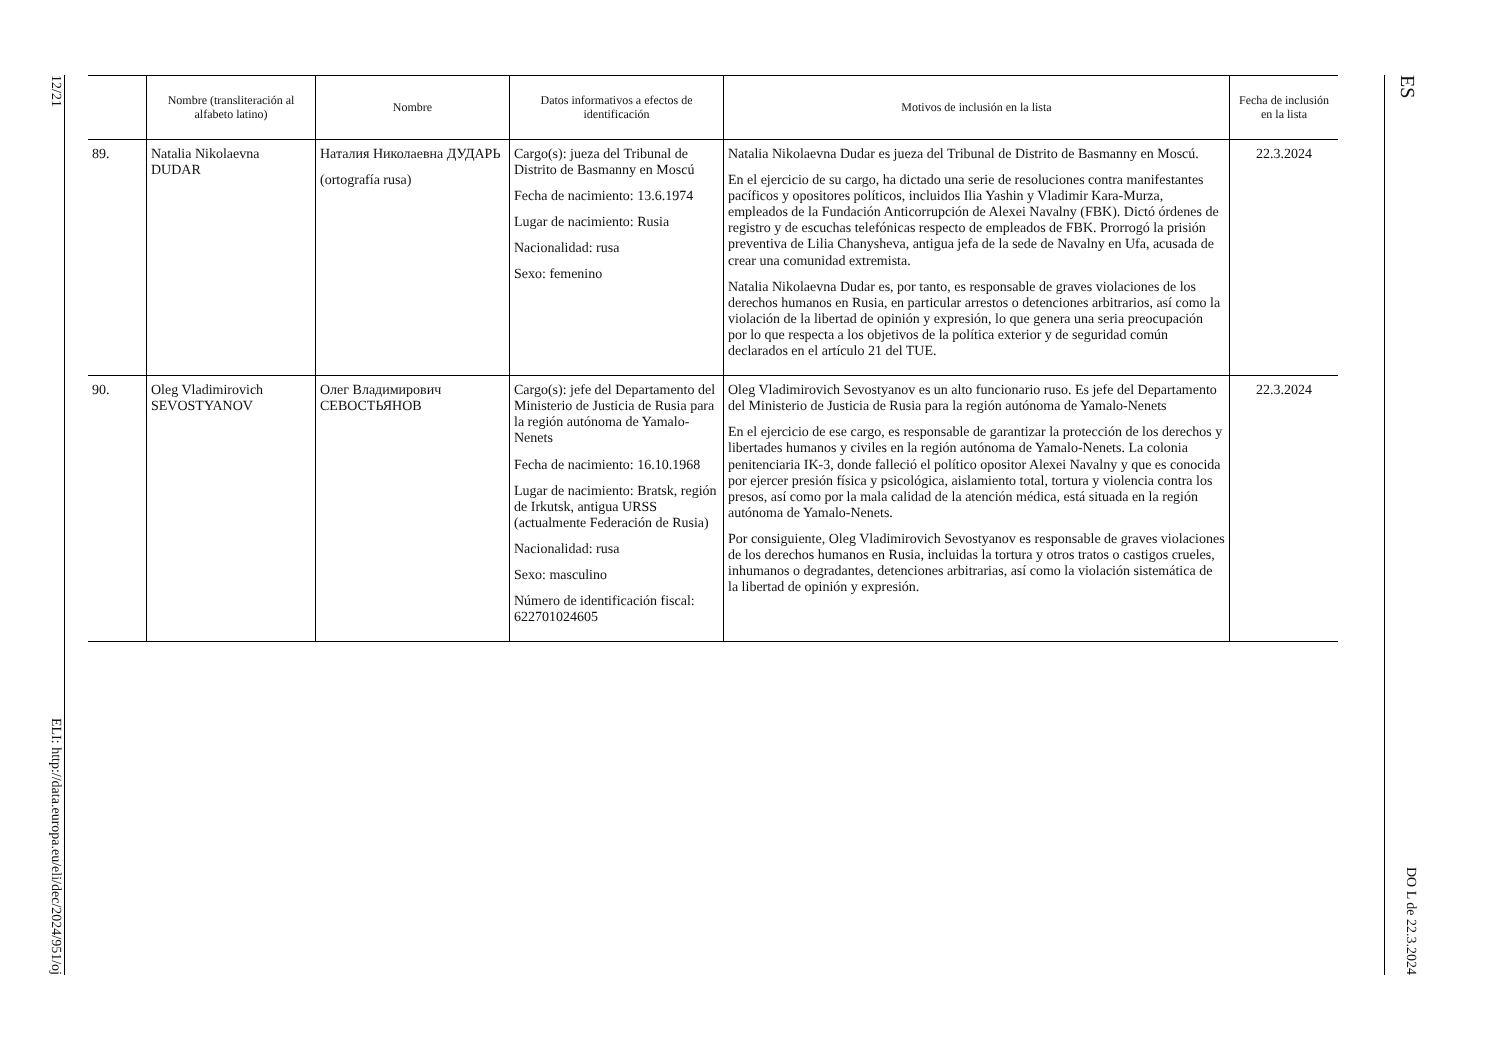12/21 ELI: http://data.europa.eu/eli/dec/2024/951/oj
| | Nombre (transliteración al alfabeto latino) | Nombre | Datos informativos a efectos de identificación | Motivos de inclusión en la lista | Fecha de inclusión en la lista |
| --- | --- | --- | --- | --- | --- |
| 89. | Natalia Nikolaevna DUDAR | Наталия Николаевна ДУДАРЬ (ortografía rusa) | Cargo(s): jueza del Tribunal de Distrito de Basmanny en Moscú Fecha de nacimiento: 13.6.1974 Lugar de nacimiento: Rusia Nacionalidad: rusa Sexo: femenino | Natalia Nikolaevna Dudar es jueza del Tribunal de Distrito de Basmanny en Moscú. En el ejercicio de su cargo, ha dictado una serie de resoluciones contra manifestantes pacíficos y opositores políticos, incluidos Ilia Yashin y Vladimir Kara-Murza, empleados de la Fundación Anticorrupción de Alexei Navalny (FBK). Dictó órdenes de registro y de escuchas telefónicas respecto de empleados de FBK. Prorrogó la prisión preventiva de Lilia Chanysheva, antigua jefa de la sede de Navalny en Ufa, acusada de crear una comunidad extremista. Natalia Nikolaevna Dudar es, por tanto, es responsable de graves violaciones de los derechos humanos en Rusia, en particular arrestos o detenciones arbitrarios, así como la violación de la libertad de opinión y expresión, lo que genera una seria preocupación por lo que respecta a los objetivos de la política exterior y de seguridad común declarados en el artículo 21 del TUE. | 22.3.2024 |
| 90. | Oleg Vladimirovich SEVOSTYANOV | Олег Владимирович СЕВОСТЬЯНОВ | Cargo(s): jefe del Departamento del Ministerio de Justicia de Rusia para la región autónoma de Yamalo-Nenets Fecha de nacimiento: 16.10.1968 Lugar de nacimiento: Bratsk, región de Irkutsk, antigua URSS (actualmente Federación de Rusia) Nacionalidad: rusa Sexo: masculino Número de identificación fiscal: 622701024605 | Oleg Vladimirovich Sevostyanov es un alto funcionario ruso. Es jefe del Departamento del Ministerio de Justicia de Rusia para la región autónoma de Yamalo-Nenets En el ejercicio de ese cargo, es responsable de garantizar la protección de los derechos y libertades humanos y civiles en la región autónoma de Yamalo-Nenets. La colonia penitenciaria IK-3, donde falleció el político opositor Alexei Navalny y que es conocida por ejercer presión física y psicológica, aislamiento total, tortura y violencia contra los presos, así como por la mala calidad de la atención médica, está situada en la región autónoma de Yamalo-Nenets. Por consiguiente, Oleg Vladimirovich Sevostyanov es responsable de graves violaciones de los derechos humanos en Rusia, incluidas la tortura y otros tratos o castigos crueles, inhumanos o degradantes, detenciones arbitrarias, así como la violación sistemática de la libertad de opinión y expresión. | 22.3.2024 |
ES DO L de 22.3.2024